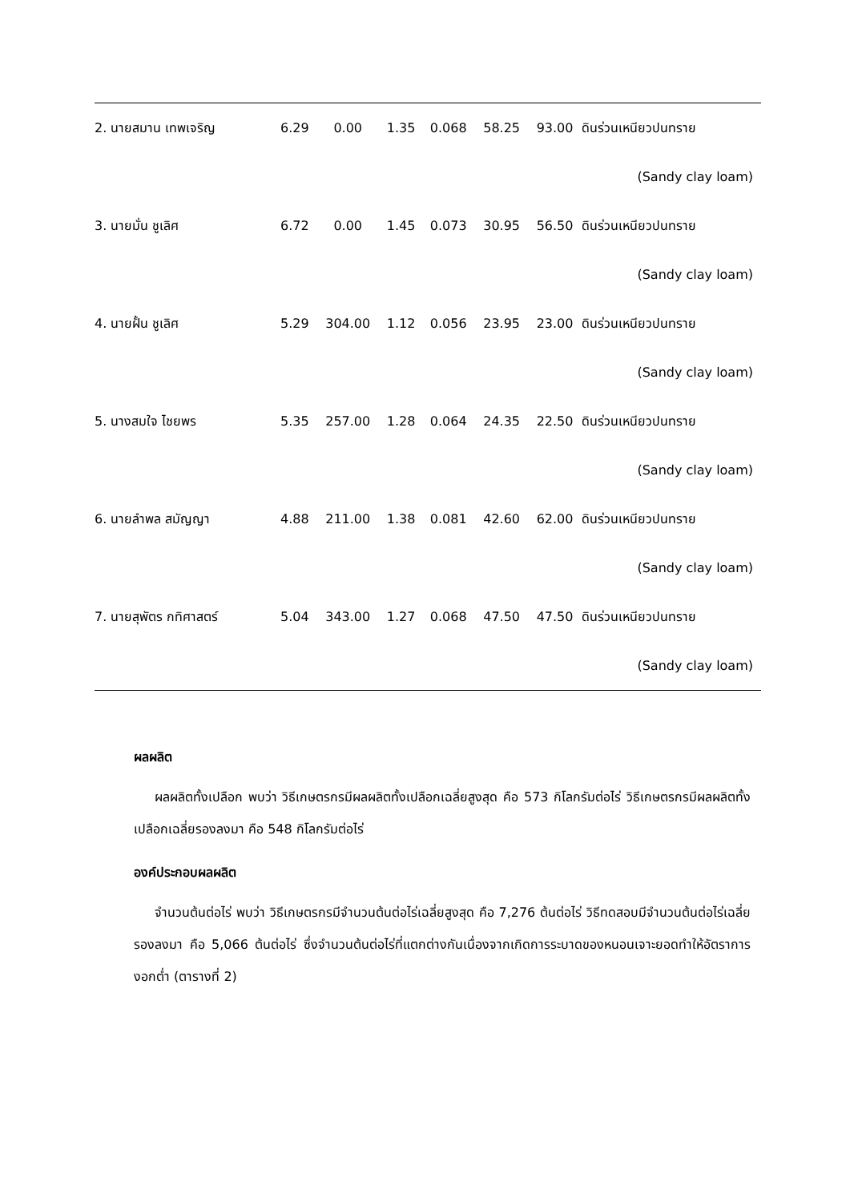| 2. นายสมาน เทพเจริญ | 6.29 | 0.00 | 1.35 | 0.068 | 58.25 | 93.00 | ดินร่วนเหนียวปนทราย |
| | | | | | | | (Sandy clay loam) |
| 3. นายมั่น ชูเลิศ | 6.72 | 0.00 | 1.45 | 0.073 | 30.95 | 56.50 | ดินร่วนเหนียวปนทราย |
| | | | | | | | (Sandy clay loam) |
| 4. นายฝั้น ชูเลิศ | 5.29 | 304.00 | 1.12 | 0.056 | 23.95 | 23.00 | ดินร่วนเหนียวปนทราย |
| | | | | | | | (Sandy clay loam) |
| 5. นางสมใจ ไชยพร | 5.35 | 257.00 | 1.28 | 0.064 | 24.35 | 22.50 | ดินร่วนเหนียวปนทราย |
| | | | | | | | (Sandy clay loam) |
| 6. นายลำพล สมัญญา | 4.88 | 211.00 | 1.38 | 0.081 | 42.60 | 62.00 | ดินร่วนเหนียวปนทราย |
| | | | | | | | (Sandy clay loam) |
| 7. นายสุพัตร กทิศาสตร์ | 5.04 | 343.00 | 1.27 | 0.068 | 47.50 | 47.50 | ดินร่วนเหนียวปนทราย |
| | | | | | | | (Sandy clay loam) |
ผลผลิต
ผลผลิตทั้งเปลือก พบว่า วิธีเกษตรกรมีผลผลิตทั้งเปลือกเฉลี่ยสูงสุด คือ 573 กิโลกรัมต่อไร่ วิธีเกษตรกรมีผลผลิตทั้งเปลือกเฉลี่ยรองลงมา คือ 548 กิโลกรัมต่อไร่
องค์ประกอบผลผลิต
จำนวนต้นต่อไร่ พบว่า วิธีเกษตรกรมีจำนวนต้นต่อไร่เฉลี่ยสูงสุด คือ 7,276 ต้นต่อไร่ วิธีทดสอบมีจำนวนต้นต่อไร่เฉลี่ยรองลงมา คือ 5,066 ต้นต่อไร่ ซึ่งจำนวนต้นต่อไร่ที่แตกต่างกันเนื่องจากเกิดการระบาดของหนอนเจาะยอดทำให้อัตราการงอกต่ำ (ตารางที่ 2)